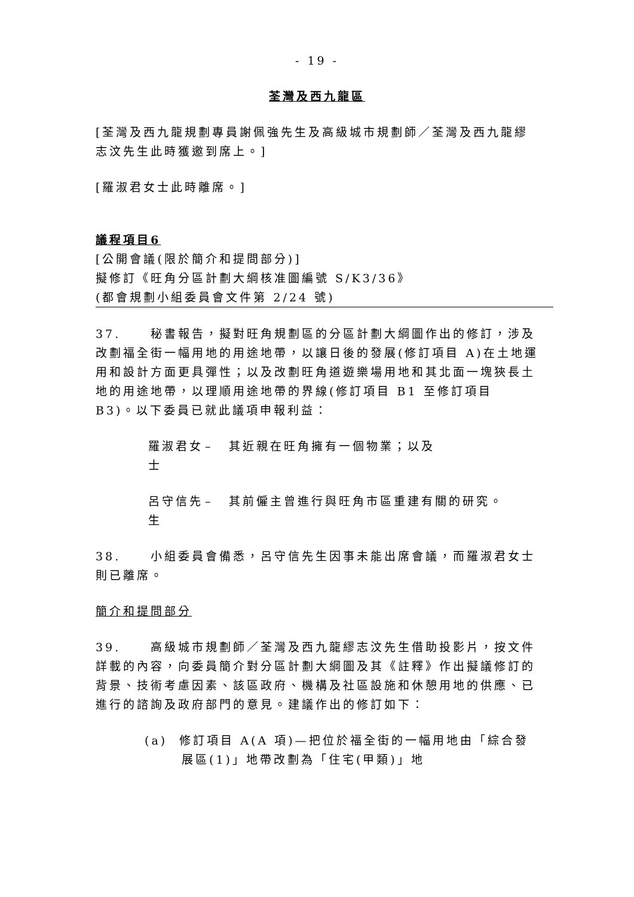- 19 -
荃灣及西九龍區
[荃灣及西九龍規劃專員謝佩強先生及高級城市規劃師／荃灣及西九龍繆志汶先生此時獲邀到席上。]
[羅淑君女士此時離席。]
議程項目6
[公開會議(限於簡介和提問部分)]
擬修訂《旺角分區計劃大綱核准圖編號 S/K3/36》
(都會規劃小組委員會文件第 2/24 號)
37. 秘書報告，擬對旺角規劃區的分區計劃大綱圖作出的修訂，涉及改劃福全街一幅用地的用途地帶，以讓日後的發展(修訂項目 A)在土地運用和設計方面更具彈性；以及改劃旺角道遊樂場用地和其北面一塊狹長土地的用途地帶，以理順用途地帶的界線(修訂項目 B1 至修訂項目 B3)。以下委員已就此議項申報利益：
羅淑君女士 – 其近親在旺角擁有一個物業；以及
呂守信先生 – 其前僱主曾進行與旺角市區重建有關的研究。
38. 小組委員會備悉，呂守信先生因事未能出席會議，而羅淑君女士則已離席。
簡介和提問部分
39. 高級城市規劃師／荃灣及西九龍繆志汶先生借助投影片，按文件詳載的內容，向委員簡介對分區計劃大綱圖及其《註釋》作出擬議修訂的背景、技術考慮因素、該區政府、機構及社區設施和休憩用地的供應、已進行的諮詢及政府部門的意見。建議作出的修訂如下：
(a) 修訂項目 A(A 項)—把位於福全街的一幅用地由「綜合發展區(1)」地帶改劃為「住宅(甲類)」地